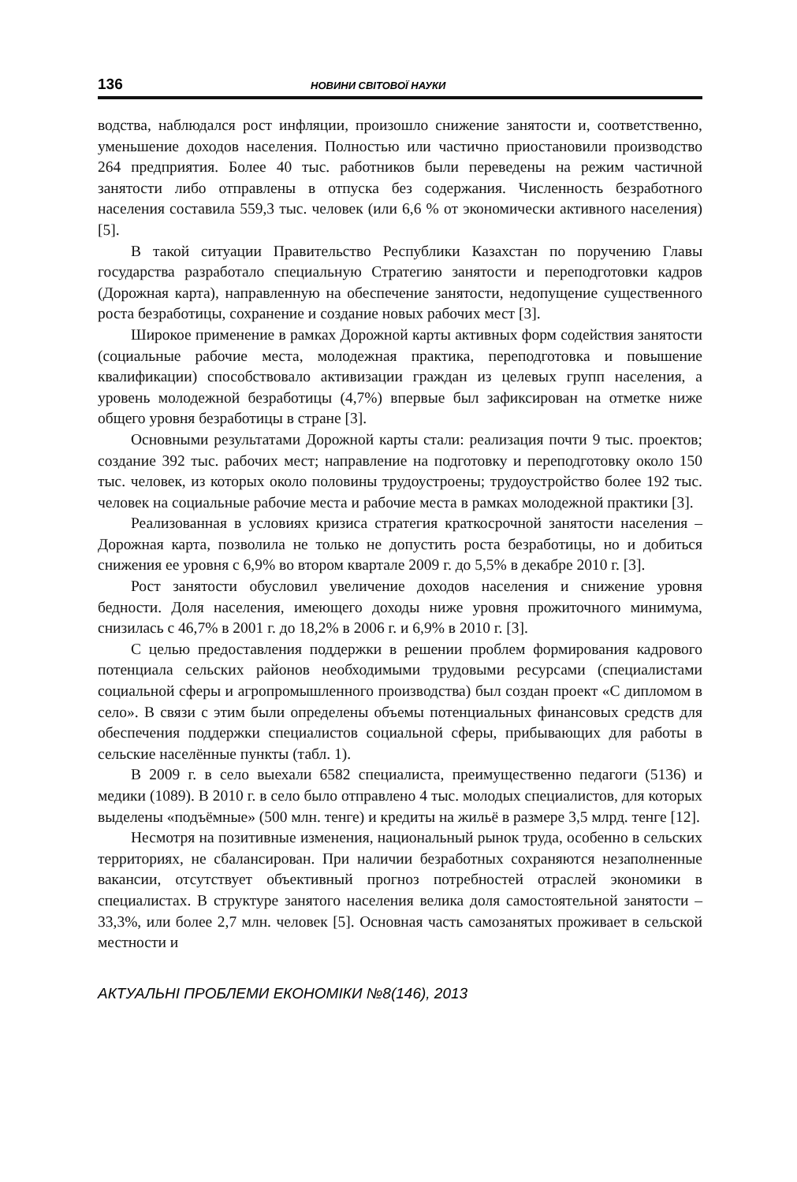136 НОВИНИ СВІТОВОЇ НАУКИ
водства, наблюдался рост инфляции, произошло снижение занятости и, соответственно, уменьшение доходов населения. Полностью или частично приостановили производство 264 предприятия. Более 40 тыс. работников были переведены на режим частичной занятости либо отправлены в отпуска без содержания. Численность безработного населения составила 559,3 тыс. человек (или 6,6 % от экономически активного населения) [5].
В такой ситуации Правительство Республики Казахстан по поручению Главы государства разработало специальную Стратегию занятости и переподготовки кадров (Дорожная карта), направленную на обеспечение занятости, недопущение существенного роста безработицы, сохранение и создание новых рабочих мест [3].
Широкое применение в рамках Дорожной карты активных форм содействия занятости (социальные рабочие места, молодежная практика, переподготовка и повышение квалификации) способствовало активизации граждан из целевых групп населения, а уровень молодежной безработицы (4,7%) впервые был зафиксирован на отметке ниже общего уровня безработицы в стране [3].
Основными результатами Дорожной карты стали: реализация почти 9 тыс. проектов; создание 392 тыс. рабочих мест; направление на подготовку и переподготовку около 150 тыс. человек, из которых около половины трудоустроены; трудоустройство более 192 тыс. человек на социальные рабочие места и рабочие места в рамках молодежной практики [3].
Реализованная в условиях кризиса стратегия краткосрочной занятости населения – Дорожная карта, позволила не только не допустить роста безработицы, но и добиться снижения ее уровня с 6,9% во втором квартале 2009 г. до 5,5% в декабре 2010 г. [3].
Рост занятости обусловил увеличение доходов населения и снижение уровня бедности. Доля населения, имеющего доходы ниже уровня прожиточного минимума, снизилась с 46,7% в 2001 г. до 18,2% в 2006 г. и 6,9% в 2010 г. [3].
С целью предоставления поддержки в решении проблем формирования кадрового потенциала сельских районов необходимыми трудовыми ресурсами (специалистами социальной сферы и агропромышленного производства) был создан проект «С дипломом в село». В связи с этим были определены объемы потенциальных финансовых средств для обеспечения поддержки специалистов социальной сферы, прибывающих для работы в сельские населённые пункты (табл. 1).
В 2009 г. в село выехали 6582 специалиста, преимущественно педагоги (5136) и медики (1089). В 2010 г. в село было отправлено 4 тыс. молодых специалистов, для которых выделены «подъёмные» (500 млн. тенге) и кредиты на жильё в размере 3,5 млрд. тенге [12].
Несмотря на позитивные изменения, национальный рынок труда, особенно в сельских территориях, не сбалансирован. При наличии безработных сохраняются незаполненные вакансии, отсутствует объективный прогноз потребностей отраслей экономики в специалистах. В структуре занятого населения велика доля самостоятельной занятости – 33,3%, или более 2,7 млн. человек [5]. Основная часть самозанятых проживает в сельской местности и
АКТУАЛЬНІ ПРОБЛЕМИ ЕКОНОМІКИ №8(146), 2013